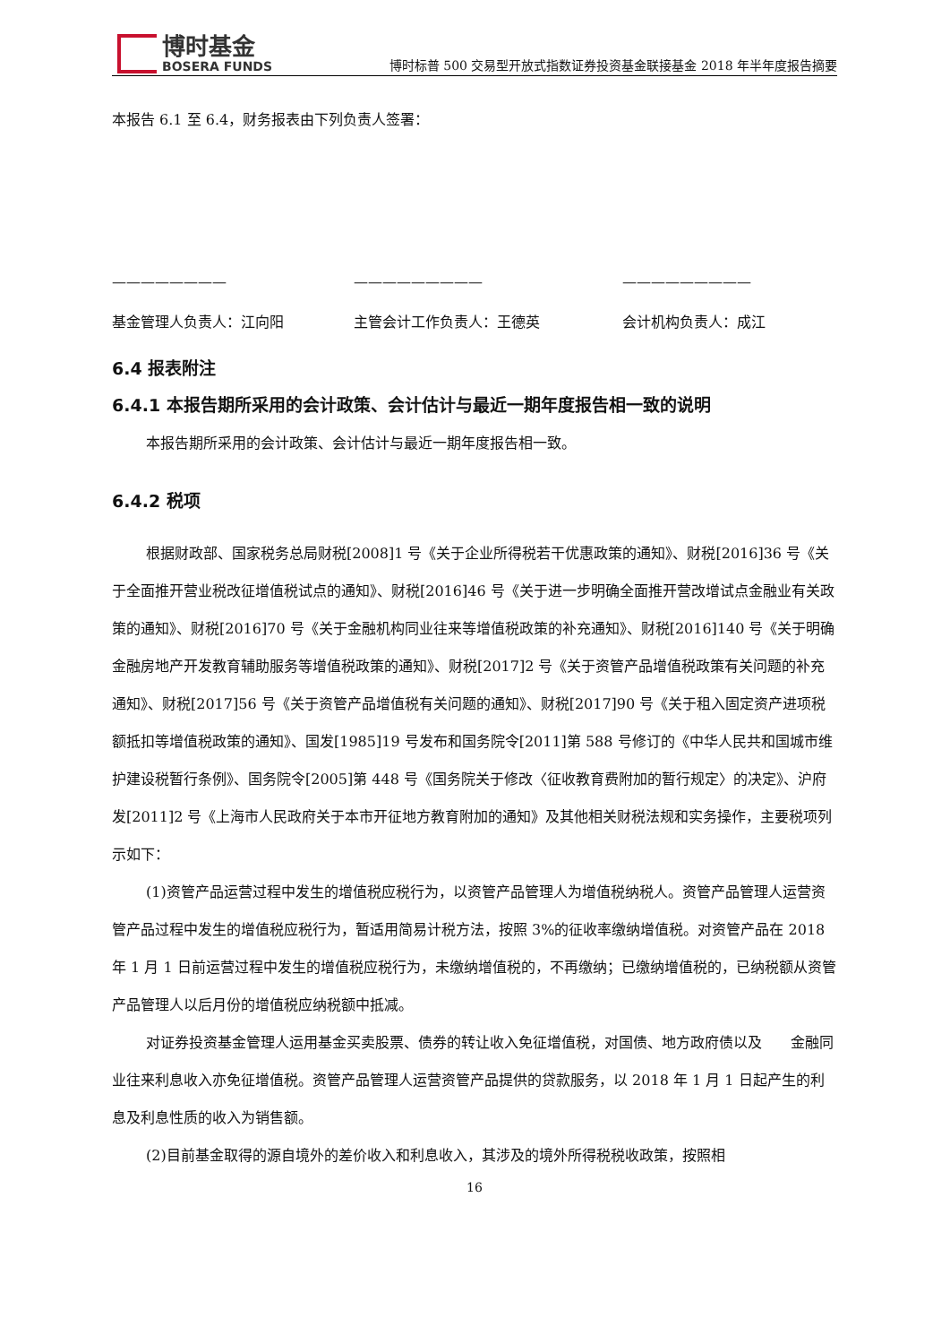博时基金
BOSERA FUNDS
博时标普 500 交易型开放式指数证券投资基金联接基金 2018 年半年度报告摘要
本报告 6.1 至 6.4，财务报表由下列负责人签署：
———————— ————————— —————————
基金管理人负责人：江向阳 主管会计工作负责人：王德英 会计机构负责人：成江
6.4 报表附注
6.4.1 本报告期所采用的会计政策、会计估计与最近一期年度报告相一致的说明
本报告期所采用的会计政策、会计估计与最近一期年度报告相一致。
6.4.2 税项
根据财政部、国家税务总局财税[2008]1 号《关于企业所得税若干优惠政策的通知》、财税[2016]36 号《关于全面推开营业税改征增值税试点的通知》、财税[2016]46 号《关于进一步明确全面推开营改增试点金融业有关政策的通知》、财税[2016]70 号《关于金融机构同业往来等增值税政策的补充通知》、财税[2016]140 号《关于明确金融房地产开发教育辅助服务等增值税政策的通知》、财税[2017]2 号《关于资管产品增值税政策有关问题的补充通知》、财税[2017]56 号《关于资管产品增值税有关问题的通知》、财税[2017]90 号《关于租入固定资产进项税额抵扣等增值税政策的通知》、国发[1985]19 号发布和国务院令[2011]第 588 号修订的《中华人民共和国城市维护建设税暂行条例》、国务院令[2005]第 448 号《国务院关于修改〈征收教育费附加的暂行规定〉的决定》、沪府发[2011]2 号《上海市人民政府关于本市开征地方教育附加的通知》及其他相关财税法规和实务操作，主要税项列示如下：
(1)资管产品运营过程中发生的增值税应税行为，以资管产品管理人为增值税纳税人。资管产品管理人运营资管产品过程中发生的增值税应税行为，暂适用简易计税方法，按照 3%的征收率缴纳增值税。对资管产品在 2018 年 1 月 1 日前运营过程中发生的增值税应税行为，未缴纳增值税的，不再缴纳；已缴纳增值税的，已纳税额从资管产品管理人以后月份的增值税应纳税额中抵减。
对证券投资基金管理人运用基金买卖股票、债券的转让收入免征增值税，对国债、地方政府债以及　　金融同业往来利息收入亦免征增值税。资管产品管理人运营资管产品提供的贷款服务，以 2018 年 1 月 1 日起产生的利息及利息性质的收入为销售额。
(2)目前基金取得的源自境外的差价收入和利息收入，其涉及的境外所得税税收政策，按照相
16